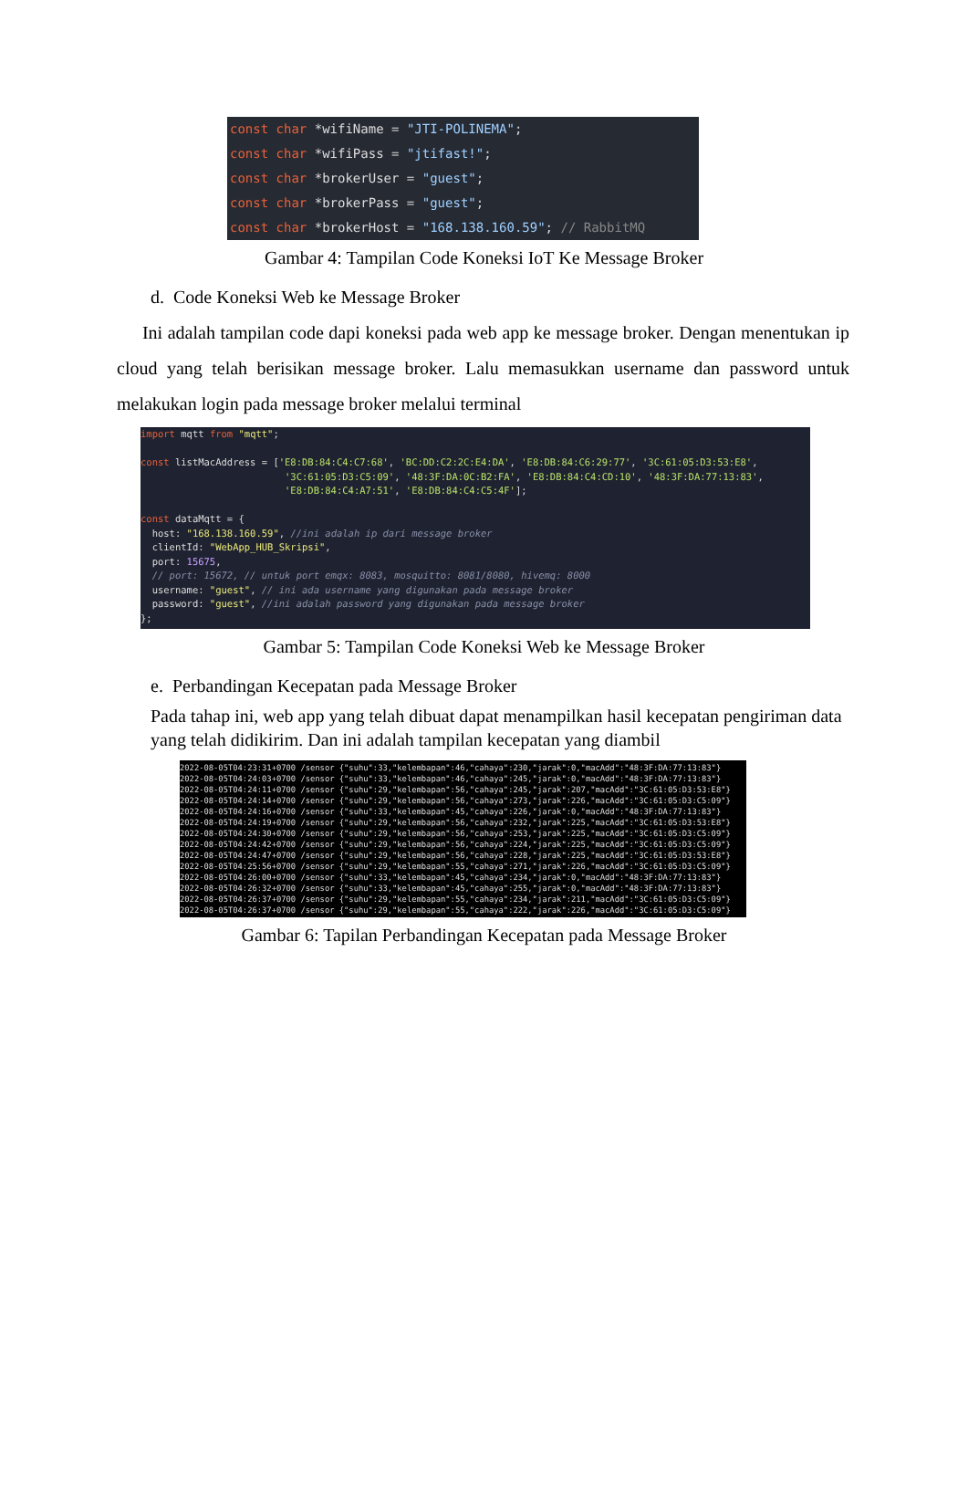const char *wifiName = "JTI-POLINEMA"; const char *wifiPass = "jtifast!"; const char *brokerUser = "guest"; const char *brokerPass = "guest"; const char *brokerHost = "168.138.160.59"; // RabbitMQ
Gambar 4: Tampilan Code Koneksi IoT Ke Message Broker
d. Code Koneksi Web ke Message Broker
Ini adalah tampilan code dapi koneksi pada web app ke message broker. Dengan menentukan ip cloud yang telah berisikan message broker. Lalu memasukkan username dan password untuk melakukan login pada message broker melalui terminal
import mqtt from "mqtt"; const listMacAddress = ['E8:DB:84:C4:C7:68', 'BC:DD:C2:2C:E4:DA', 'E8:DB:84:C6:29:77', '3C:61:05:D3:53:E8', '3C:61:05:D3:C5:09', '48:3F:DA:0C:B2:FA', 'E8:DB:84:C4:CD:10', '48:3F:DA:77:13:83', 'E8:DB:84:C4:A7:51', 'E8:DB:84:C4:C5:4F']; const dataMqtt = { host: "168.138.160.59", //ini adalah ip dari message broker clientId: "WebApp_HUB_Skripsi", port: 15675, // port: 15672, // untuk port emqx: 8083, mosquitto: 8081/8080, hivemq: 8000 username: "guest", // ini ada username yang digunakan pada message broker password: "guest", //ini adalah password yang digunakan pada message broker };
Gambar 5: Tampilan Code Koneksi Web ke Message Broker
e. Perbandingan Kecepatan pada Message Broker
Pada tahap ini, web app yang telah dibuat dapat menampilkan hasil kecepatan pengiriman data yang telah didikirim. Dan ini adalah tampilan kecepatan yang diambil
2022-08-05T04:23:31+0700 /sensor {"suhu":33,"kelembapan":46,"cahaya":230,"jarak":0,"macAdd":"48:3F:DA:77:13:83"} 2022-08-05T04:24:03+0700 /sensor {"suhu":33,"kelembapan":46,"cahaya":245,"jarak":0,"macAdd":"48:3F:DA:77:13:83"} 2022-08-05T04:24:11+0700 /sensor {"suhu":29,"kelembapan":56,"cahaya":245,"jarak":207,"macAdd":"3C:61:05:D3:53:E8"} 2022-08-05T04:24:14+0700 /sensor {"suhu":29,"kelembapan":56,"cahaya":273,"jarak":226,"macAdd":"3C:61:05:D3:C5:09"} 2022-08-05T04:24:16+0700 /sensor {"suhu":33,"kelembapan":45,"cahaya":226,"jarak":0,"macAdd":"48:3F:DA:77:13:83"} 2022-08-05T04:24:19+0700 /sensor {"suhu":29,"kelembapan":56,"cahaya":232,"jarak":225,"macAdd":"3C:61:05:D3:53:E8"} 2022-08-05T04:24:30+0700 /sensor {"suhu":29,"kelembapan":56,"cahaya":253,"jarak":225,"macAdd":"3C:61:05:D3:C5:09"} 2022-08-05T04:24:42+0700 /sensor {"suhu":29,"kelembapan":56,"cahaya":224,"jarak":225,"macAdd":"3C:61:05:D3:C5:09"} 2022-08-05T04:24:47+0700 /sensor {"suhu":29,"kelembapan":56,"cahaya":228,"jarak":225,"macAdd":"3C:61:05:D3:53:E8"} 2022-08-05T04:25:56+0700 /sensor {"suhu":29,"kelembapan":55,"cahaya":271,"jarak":226,"macAdd":"3C:61:05:D3:C5:09"} 2022-08-05T04:26:00+0700 /sensor {"suhu":33,"kelembapan":45,"cahaya":234,"jarak":0,"macAdd":"48:3F:DA:77:13:83"} 2022-08-05T04:26:32+0700 /sensor {"suhu":33,"kelembapan":45,"cahaya":255,"jarak":0,"macAdd":"48:3F:DA:77:13:83"} 2022-08-05T04:26:37+0700 /sensor {"suhu":29,"kelembapan":55,"cahaya":234,"jarak":211,"macAdd":"3C:61:05:D3:C5:09"} 2022-08-05T04:26:37+0700 /sensor {"suhu":29,"kelembapan":55,"cahaya":222,"jarak":226,"macAdd":"3C:61:05:D3:C5:09"}
Gambar 6: Tapilan Perbandingan Kecepatan pada Message Broker